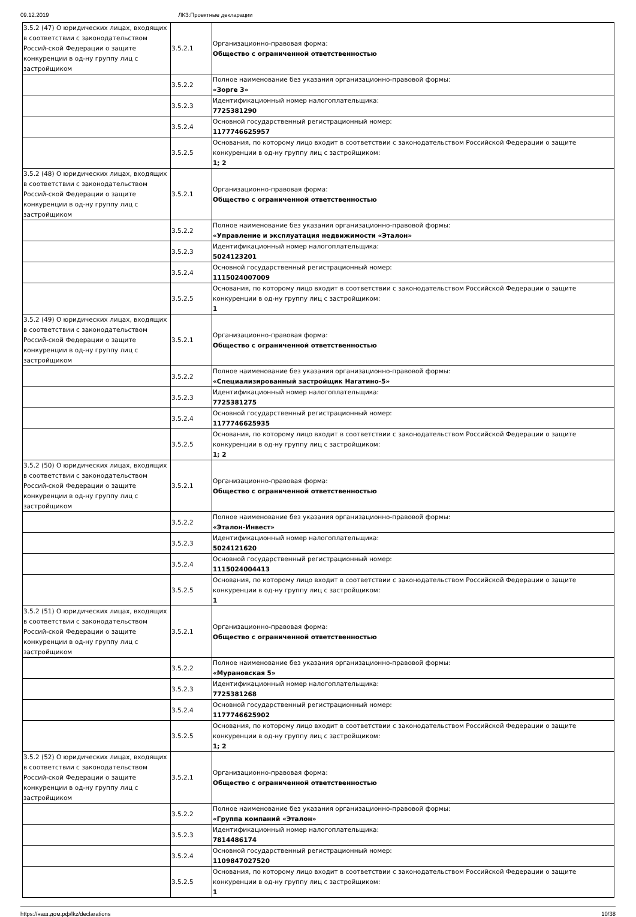09.12.2019 ЛКЗ:Проектные декларации
| 3.5.2 (47) О юридических лицах, входящих в соответствии с законодательством Россий-ской Федерации о защите конкуренции в од-ну группу лиц с застройщиком | 3.5.2.1 | Организационно-правовая форма: Общество с ограниченной ответственностью |
| | 3.5.2.2 | Полное наименование без указания организационно-правовой формы: «Зорге 3» |
| | 3.5.2.3 | Идентификационный номер налогоплательщика: 7725381290 |
| | 3.5.2.4 | Основной государственный регистрационный номер: 1177746625957 |
| | 3.5.2.5 | Основания, по которому лицо входит в соответствии с законодательством Российской Федерации о защите конкуренции в од-ну группу лиц с застройщиком: 1; 2 |
| 3.5.2 (48) О юридических лицах, входящих в соответствии с законодательством Россий-ской Федерации о защите конкуренции в од-ну группу лиц с застройщиком | 3.5.2.1 | Организационно-правовая форма: Общество с ограниченной ответственностью |
| | 3.5.2.2 | Полное наименование без указания организационно-правовой формы: «Управление и эксплуатация недвижимости «Эталон» |
| | 3.5.2.3 | Идентификационный номер налогоплательщика: 5024123201 |
| | 3.5.2.4 | Основной государственный регистрационный номер: 1115024007009 |
| | 3.5.2.5 | Основания, по которому лицо входит в соответствии с законодательством Российской Федерации о защите конкуренции в од-ну группу лиц с застройщиком: 1 |
| 3.5.2 (49) О юридических лицах, входящих в соответствии с законодательством Россий-ской Федерации о защите конкуренции в од-ну группу лиц с застройщиком | 3.5.2.1 | Организационно-правовая форма: Общество с ограниченной ответственностью |
| | 3.5.2.2 | Полное наименование без указания организационно-правовой формы: «Специализированный застройщик Нагатино-5» |
| | 3.5.2.3 | Идентификационный номер налогоплательщика: 7725381275 |
| | 3.5.2.4 | Основной государственный регистрационный номер: 1177746625935 |
| | 3.5.2.5 | Основания, по которому лицо входит в соответствии с законодательством Российской Федерации о защите конкуренции в од-ну группу лиц с застройщиком: 1; 2 |
| 3.5.2 (50) О юридических лицах, входящих в соответствии с законодательством Россий-ской Федерации о защите конкуренции в од-ну группу лиц с застройщиком | 3.5.2.1 | Организационно-правовая форма: Общество с ограниченной ответственностью |
| | 3.5.2.2 | Полное наименование без указания организационно-правовой формы: «Эталон-Инвест» |
| | 3.5.2.3 | Идентификационный номер налогоплательщика: 5024121620 |
| | 3.5.2.4 | Основной государственный регистрационный номер: 1115024004413 |
| | 3.5.2.5 | Основания, по которому лицо входит в соответствии с законодательством Российской Федерации о защите конкуренции в од-ну группу лиц с застройщиком: 1 |
| 3.5.2 (51) О юридических лицах, входящих в соответствии с законодательством Россий-ской Федерации о защите конкуренции в од-ну группу лиц с застройщиком | 3.5.2.1 | Организационно-правовая форма: Общество с ограниченной ответственностью |
| | 3.5.2.2 | Полное наименование без указания организационно-правовой формы: «Мурановская 5» |
| | 3.5.2.3 | Идентификационный номер налогоплательщика: 7725381268 |
| | 3.5.2.4 | Основной государственный регистрационный номер: 1177746625902 |
| | 3.5.2.5 | Основания, по которому лицо входит в соответствии с законодательством Российской Федерации о защите конкуренции в од-ну группу лиц с застройщиком: 1; 2 |
| 3.5.2 (52) О юридических лицах, входящих в соответствии с законодательством Россий-ской Федерации о защите конкуренции в од-ну группу лиц с застройщиком | 3.5.2.1 | Организационно-правовая форма: Общество с ограниченной ответственностью |
| | 3.5.2.2 | Полное наименование без указания организационно-правовой формы: «Группа компаний «Эталон» |
| | 3.5.2.3 | Идентификационный номер налогоплательщика: 7814486174 |
| | 3.5.2.4 | Основной государственный регистрационный номер: 1109847027520 |
| | 3.5.2.5 | Основания, по которому лицо входит в соответствии с законодательством Российской Федерации о защите конкуренции в од-ну группу лиц с застройщиком: 1 |
https://наш.дом.рф/lkz/declarations 10/38